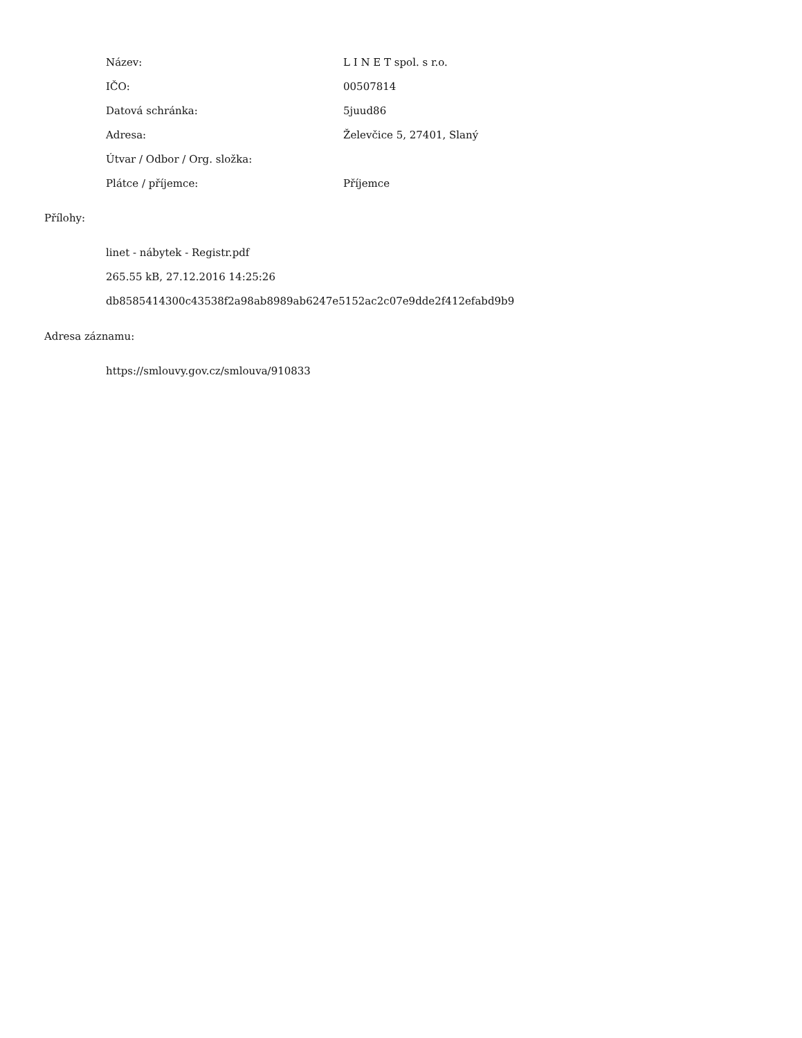| Název: | L I N E T spol. s r.o. |
| IČO: | 00507814 |
| Datová schránka: | 5juud86 |
| Adresa: | Želevčice 5, 27401, Slaný |
| Útvar / Odbor / Org. složka: | |
| Plátce / příjemce: | Příjemce |
Přílohy:
linet - nábytek - Registr.pdf
265.55 kB, 27.12.2016 14:25:26
db8585414300c43538f2a98ab8989ab6247e5152ac2c07e9dde2f412efabd9b9
Adresa záznamu:
https://smlouvy.gov.cz/smlouva/910833